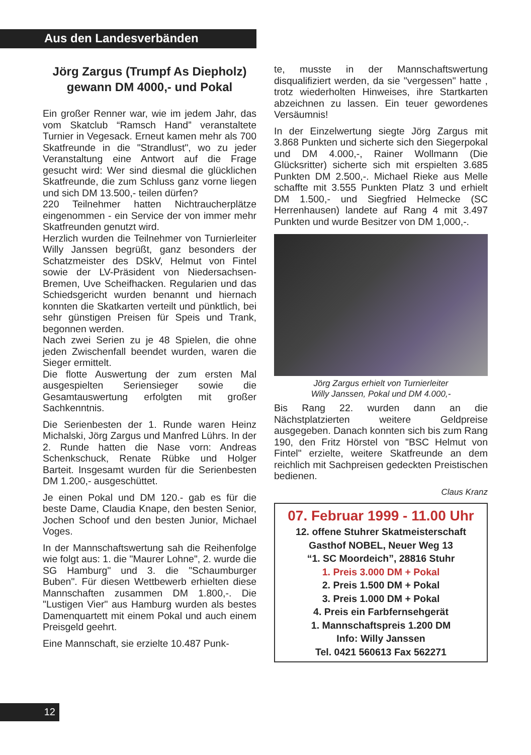Aus den Landesverbänden
Jörg Zargus (Trumpf As Diepholz) gewann DM 4000,- und Pokal
Ein großer Renner war, wie im jedem Jahr, das vom Skatclub “Ramsch Hand” veranstaltete Turnier in Vegesack. Erneut kamen mehr als 700 Skatfreunde in die "Strandlust", wo zu jeder Veranstaltung eine Antwort auf die Frage gesucht wird: Wer sind diesmal die glücklichen Skatfreunde, die zum Schluss ganz vorne liegen und sich DM 13.500,- teilen dürfen?
220 Teilnehmer hatten Nichtraucherplätze eingenommen - ein Service der von immer mehr Skatfreunden genutzt wird.
Herzlich wurden die Teilnehmer von Turnierleiter Willy Janssen begrüßt, ganz besonders der Schatzmeister des DSkV, Helmut von Fintel sowie der LV-Präsident von Niedersachsen-Bremen, Uve Scheifhacken. Regularien und das Schiedsgericht wurden benannt und hiernach konnten die Skatkarten verteilt und pünktlich, bei sehr günstigen Preisen für Speis und Trank, begonnen werden.
Nach zwei Serien zu je 48 Spielen, die ohne jeden Zwischenfall beendet wurden, waren die Sieger ermittelt.
Die flotte Auswertung der zum ersten Mal ausgespielten Seriensieger sowie die Gesamtauswertung erfolgten mit großer Sachkenntnis.
Die Serienbesten der 1. Runde waren Heinz Michalski, Jörg Zargus und Manfred Lührs. In der 2. Runde hatten die Nase vorn: Andreas Schenkschuck, Renate Rübke und Holger Barteit. Insgesamt wurden für die Serienbesten DM 1.200,- ausgeschüttet.
Je einen Pokal und DM 120.- gab es für die beste Dame, Claudia Knape, den besten Senior, Jochen Schoof und den besten Junior, Michael Voges.
In der Mannschaftswertung sah die Reihenfolge wie folgt aus: 1. die "Maurer Lohne", 2. wurde die SG Hamburg" und 3. die "Schaumburger Buben". Für diesen Wettbewerb erhielten diese Mannschaften zusammen DM 1.800,-. Die "Lustigen Vier" aus Hamburg wurden als bestes Damenquartett mit einem Pokal und auch einem Preisgeld geehrt.
Eine Mannschaft, sie erzielte 10.487 Punk-
te, musste in der Mannschaftswertung disqualifiziert werden, da sie "vergessen" hatte , trotz wiederholten Hinweises, ihre Startkarten abzeichnen zu lassen. Ein teuer gewordenes Versäumnis!
In der Einzelwertung siegte Jörg Zargus mit 3.868 Punkten und sicherte sich den Siegerpokal und DM 4.000,-, Rainer Wollmann (Die Glücksritter) sicherte sich mit erspielten 3.685 Punkten DM 2.500,-. Michael Rieke aus Melle schaffte mit 3.555 Punkten Platz 3 und erhielt DM 1.500,- und Siegfried Helmecke (SC Herrenhausen) landete auf Rang 4 mit 3.497 Punkten und wurde Besitzer von DM 1,000,-.
Jörg Zargus erhielt von Turnierleiter
Willy Janssen, Pokal und DM 4.000,-
Bis Rang 22. wurden dann an die Nächstplatzierten weitere Geldpreise ausgegeben. Danach konnten sich bis zum Rang 190, den Fritz Hörstel von "BSC Helmut von Fintel" erzielte, weitere Skatfreunde an dem reichlich mit Sachpreisen gedeckten Preistischen bedienen.
Claus Kranz
07. Februar 1999 - 11.00 Uhr
12. offene Stuhrer Skatmeisterschaft
Gasthof NOBEL, Neuer Weg 13
“1. SC Moordeich”, 28816 Stuhr
1. Preis 3.000 DM + Pokal
2. Preis 1.500 DM + Pokal
3. Preis 1.000 DM + Pokal
4. Preis ein Farbfernsehgerät
1. Mannschaftspreis 1.200 DM
Info: Willy Janssen
Tel. 0421 560613 Fax 562271
12